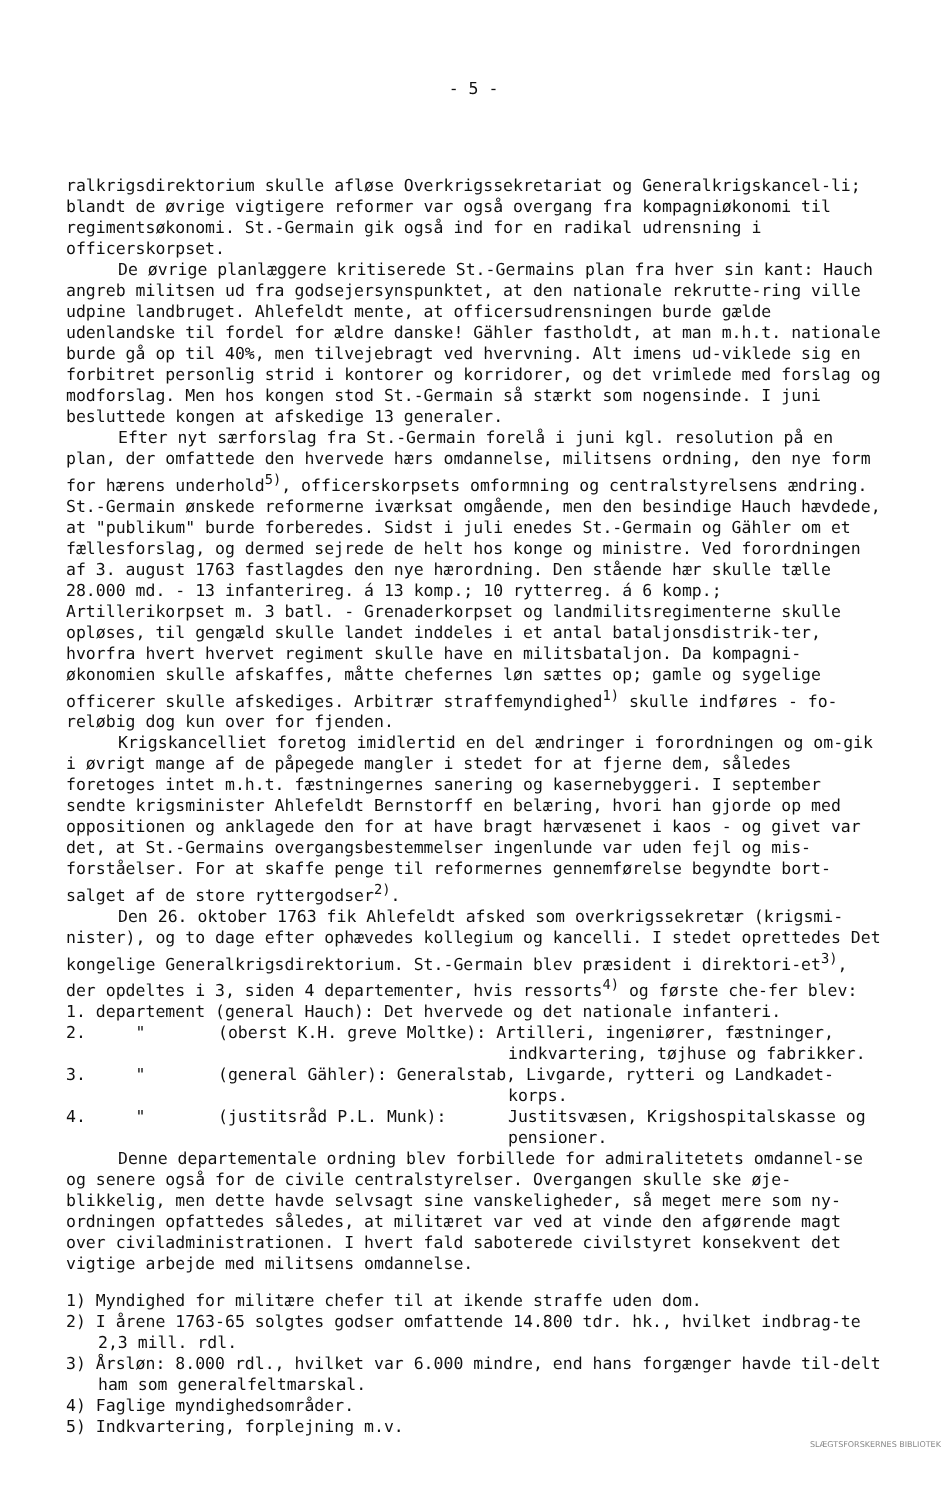- 5 -
ralkrigsdirektorium skulle afløse Overkrigssekretariat og Generalkrigskancel-li; blandt de øvrige vigtigere reformer var også overgang fra kompagniøkonomi til regimentsøkonomi. St.-Germain gik også ind for en radikal udrensning i officerskorpset.
De øvrige planlæggere kritiserede St.-Germains plan fra hver sin kant: Hauch angreb militsen ud fra godsejersynspunktet, at den nationale rekrutte-ring ville udpine landbruget. Ahlefeldt mente, at officersudrensningen burde gælde udenlandske til fordel for ældre danske! Gähler fastholdt, at man m.h.t. nationale burde gå op til 40%, men tilvejebragt ved hvervning. Alt imens ud-viklede sig en forbitret personlig strid i kontorer og korridorer, og det vrimlede med forslag og modforslag. Men hos kongen stod St.-Germain så stærkt som nogensinde. I juni besluttede kongen at afskedige 13 generaler.
Efter nyt særforslag fra St.-Germain forelå i juni kgl. resolution på en plan, der omfattede den hvervede hærs omdannelse, militsens ordning, den nye form for hærens underhold<sup>5)</sup>, officerskorpsets omformning og centralstyrelsens ændring. St.-Germain ønskede reformerne iværksat omgående, men den besindige Hauch hævdede, at "publikum" burde forberedes. Sidst i juli enedes St.-Germain og Gähler om et fællesforslag, og dermed sejrede de helt hos konge og ministre. Ved forordningen af 3. august 1763 fastlagdes den nye hærordning. Den stående hær skulle tælle 28.000 md. - 13 infanterireg. á 13 komp.; 10 rytterreg. á 6 komp.; Artillerikorpset m. 3 batl. - Grenaderkorpset og landmilitsregimenterne skulle opløses, til gengæld skulle landet inddeles i et antal bataljonsdistrik-ter, hvorfra hvert hvervet regiment skulle have en militsbataljon. Da kompagni-økonomien skulle afskaffes, måtte chefernes løn sættes op; gamle og sygelige officerer skulle afskediges. Arbitrær straffemyndighed<sup>1)</sup> skulle indføres - fo-reløbig dog kun over for fjenden.
Krigskancelliet foretog imidlertid en del ændringer i forordningen og om-gik i øvrigt mange af de påpegede mangler i stedet for at fjerne dem, således foretoges intet m.h.t. fæstningernes sanering og kasernebyggeri. I september sendte krigsminister Ahlefeldt Bernstorff en belæring, hvori han gjorde op med oppositionen og anklagede den for at have bragt hærvæsenet i kaos - og givet var det, at St.-Germains overgangsbestemmelser ingenlunde var uden fejl og mis-forståelser. For at skaffe penge til reformernes gennemførelse begyndte bort-salget af de store ryttergodser<sup>2)</sup>.
Den 26. oktober 1763 fik Ahlefeldt afsked som overkrigssekretær (krigsmi-nister), og to dage efter ophævedes kollegium og kancelli. I stedet oprettedes Det kongelige Generalkrigsdirektorium. St.-Germain blev præsident i direktori-et<sup>3)</sup>, der opdeltes i 3, siden 4 departementer, hvis ressorts<sup>4)</sup> og første che-fer blev:
1. departement (general Hauch): Det hvervede og det nationale infanteri.
2. " (oberst K.H. greve Moltke): Artilleri, ingeniører, fæstninger,
indkvartering, tøjhuse og fabrikker.
3. " (general Gähler): Generalstab, Livgarde, rytteri og Landkadet-
korps.
4. " (justitsråd P.L. Munk): Justitsvæsen, Krigshospitalskasse og pensioner.
Denne departementale ordning blev forbillede for admiralitetets omdannel-se og senere også for de civile centralstyrelser. Overgangen skulle ske øje-blikkelig, men dette havde selvsagt sine vanskeligheder, så meget mere som ny-ordningen opfattedes således, at militæret var ved at vinde den afgørende magt over civiladministrationen. I hvert fald saboterede civilstyret konsekvent det vigtige arbejde med militsens omdannelse.
1) Myndighed for militære chefer til at ikende straffe uden dom.
2) I årene 1763-65 solgtes godser omfattende 14.800 tdr. hk., hvilket indbrag-te 2,3 mill. rdl.
3) Årsløn: 8.000 rdl., hvilket var 6.000 mindre, end hans forgænger havde til-delt ham som generalfeltmarskal.
4) Faglige myndighedsområder.
5) Indkvartering, forplejning m.v.
SLÆGTSFORSKERNES BIBLIOTEK